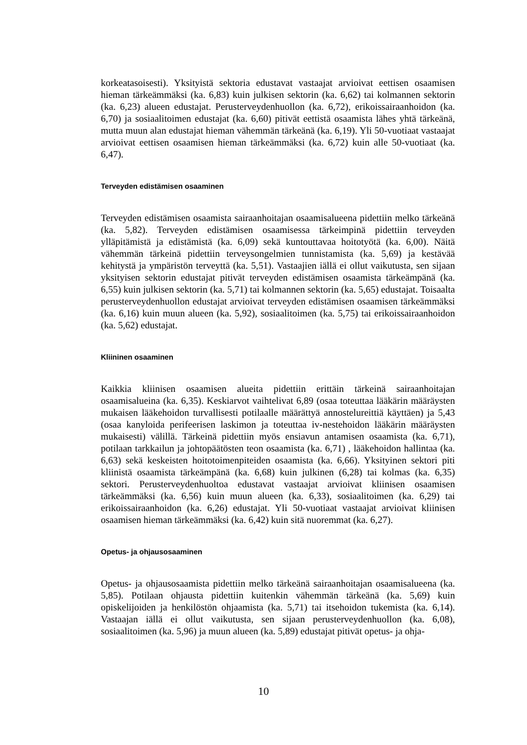korkeatasoisesti). Yksityistä sektoria edustavat vastaajat arvioivat eettisen osaamisen hieman tärkeämmäksi (ka. 6,83) kuin julkisen sektorin (ka. 6,62) tai kolmannen sektorin (ka. 6,23) alueen edustajat. Perusterveydenhuollon (ka. 6,72), erikoissairaanhoidon (ka. 6,70) ja sosiaalitoimen edustajat (ka. 6,60) pitivät eettistä osaamista lähes yhtä tärkeänä, mutta muun alan edustajat hieman vähemmän tärkeänä (ka. 6,19). Yli 50-vuotiaat vastaajat arvioivat eettisen osaamisen hieman tärkeämmäksi (ka. 6,72) kuin alle 50-vuotiaat (ka. 6,47).
Terveyden edistämisen osaaminen
Terveyden edistämisen osaamista sairaanhoitajan osaamisalueena pidettiin melko tärkeänä (ka. 5,82). Terveyden edistämisen osaamisessa tärkeimpinä pidettiin terveyden ylläpitämistä ja edistämistä (ka. 6,09) sekä kuntouttavaa hoitotyötä (ka. 6,00). Näitä vähemmän tärkeinä pidettiin terveysongelmien tunnistamista (ka. 5,69) ja kestävää kehitystä ja ympäristön terveyttä (ka. 5,51). Vastaajien iällä ei ollut vaikutusta, sen sijaan yksityisen sektorin edustajat pitivät terveyden edistämisen osaamista tärkeämpänä (ka. 6,55) kuin julkisen sektorin (ka. 5,71) tai kolmannen sektorin (ka. 5,65) edustajat. Toisaalta perusterveydenhuollon edustajat arvioivat terveyden edistämisen osaamisen tärkeämmäksi (ka. 6,16) kuin muun alueen (ka. 5,92), sosiaalitoimen (ka. 5,75) tai erikoissairaanhoidon (ka. 5,62) edustajat.
Kliininen osaaminen
Kaikkia kliinisen osaamisen alueita pidettiin erittäin tärkeinä sairaanhoitajan osaamisalueina (ka. 6,35). Keskiarvot vaihtelivat 6,89 (osaa toteuttaa lääkärin määräysten mukaisen lääkehoidon turvallisesti potilaalle määrättyä annostelureittiä käyttäen) ja 5,43 (osaa kanyloida perifeerisen laskimon ja toteuttaa iv-nestehoidon lääkärin määräysten mukaisesti) välillä. Tärkeinä pidettiin myös ensiavun antamisen osaamista (ka. 6,71), potilaan tarkkailun ja johtopäätösten teon osaamista (ka. 6,71) , lääkehoidon hallintaa (ka. 6,63) sekä keskeisten hoitotoimenpiteiden osaamista (ka. 6,66). Yksityinen sektori piti kliinistä osaamista tärkeämpänä (ka. 6,68) kuin julkinen (6,28) tai kolmas (ka. 6,35) sektori. Perusterveydenhuoltoa edustavat vastaajat arvioivat kliinisen osaamisen tärkeämmäksi (ka. 6,56) kuin muun alueen (ka. 6,33), sosiaalitoimen (ka. 6,29) tai erikoissairaanhoidon (ka. 6,26) edustajat. Yli 50-vuotiaat vastaajat arvioivat kliinisen osaamisen hieman tärkeämmäksi (ka. 6,42) kuin sitä nuoremmat (ka. 6,27).
Opetus- ja ohjausosaaminen
Opetus- ja ohjausosaamista pidettiin melko tärkeänä sairaanhoitajan osaamisalueena (ka. 5,85). Potilaan ohjausta pidettiin kuitenkin vähemmän tärkeänä (ka. 5,69) kuin opiskelijoiden ja henkilöstön ohjaamista (ka. 5,71) tai itsehoidon tukemista (ka. 6,14). Vastaajan iällä ei ollut vaikutusta, sen sijaan perusterveydenhuollon (ka. 6,08), sosiaalitoimen (ka. 5,96) ja muun alueen (ka. 5,89) edustajat pitivät opetus- ja ohja-
10